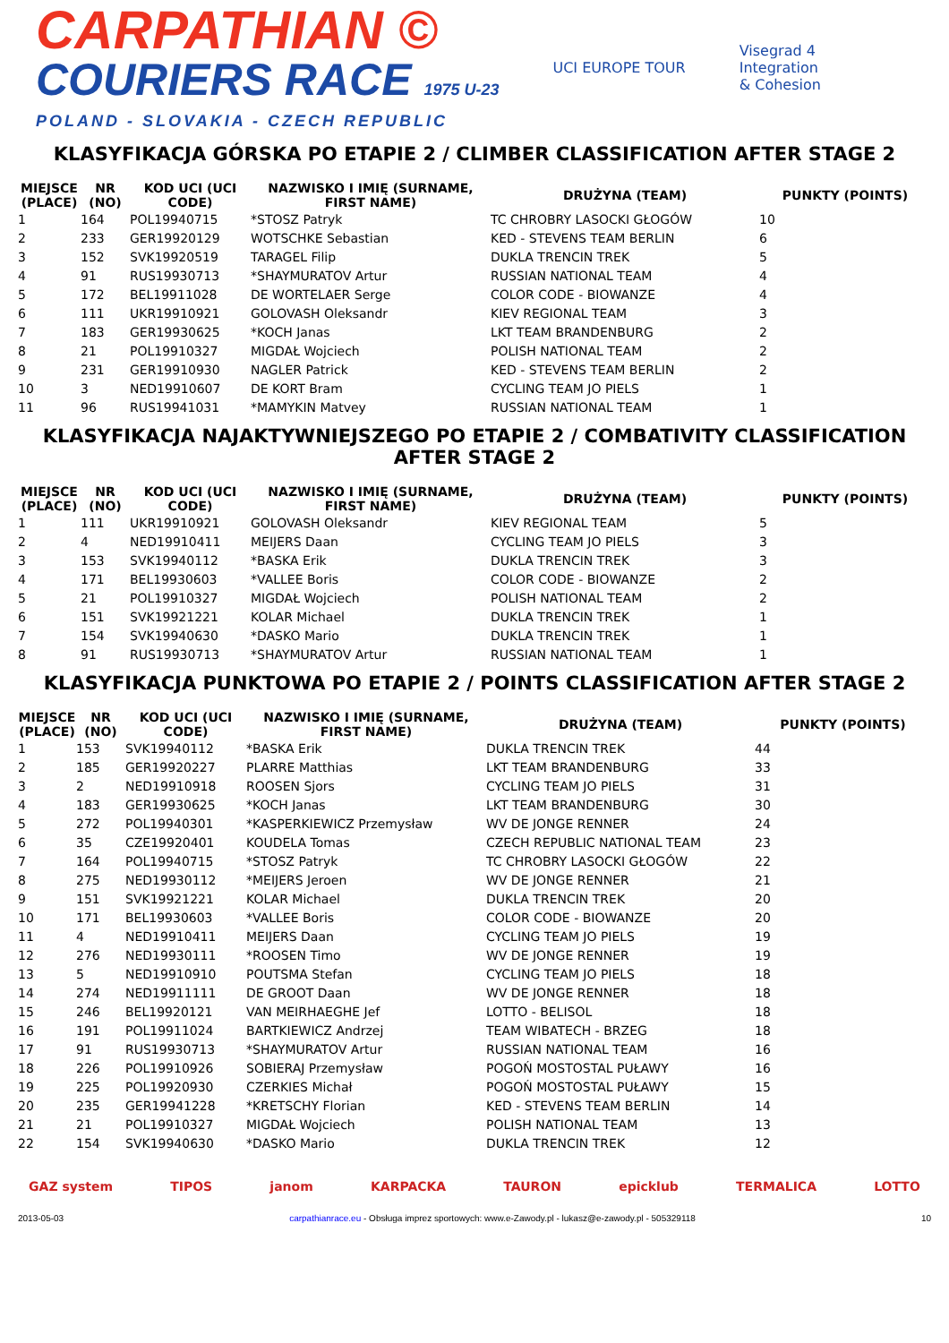CARPATHIAN ©
COURIERS RACE 1975 U-23
POLAND - SLOVAKIA - CZECH REPUBLIC
UCI EUROPE TOUR
Visegrad 4
Integration
& Cohesion
KLASYFIKACJA GÓRSKA PO ETAPIE 2 / CLIMBER CLASSIFICATION AFTER STAGE 2
| MIEJSCE (PLACE) | NR (NO) | KOD UCI (UCI CODE) | NAZWISKO I IMIĘ (SURNAME, FIRST NAME) | DRUŻYNA (TEAM) | PUNKTY (POINTS) |
| --- | --- | --- | --- | --- | --- |
| 1 | 164 | POL19940715 | *STOSZ Patryk | TC CHROBRY LASOCKI GŁOGÓW | 10 |
| 2 | 233 | GER19920129 | WOTSCHKE Sebastian | KED - STEVENS TEAM BERLIN | 6 |
| 3 | 152 | SVK19920519 | TARAGEL Filip | DUKLA TRENCIN TREK | 5 |
| 4 | 91 | RUS19930713 | *SHAYMURATOV Artur | RUSSIAN NATIONAL TEAM | 4 |
| 5 | 172 | BEL19911028 | DE WORTELAER Serge | COLOR CODE - BIOWANZE | 4 |
| 6 | 111 | UKR19910921 | GOLOVASH Oleksandr | KIEV REGIONAL TEAM | 3 |
| 7 | 183 | GER19930625 | *KOCH Janas | LKT TEAM BRANDENBURG | 2 |
| 8 | 21 | POL19910327 | MIGDAŁ Wojciech | POLISH NATIONAL TEAM | 2 |
| 9 | 231 | GER19910930 | NAGLER Patrick | KED - STEVENS TEAM BERLIN | 2 |
| 10 | 3 | NED19910607 | DE KORT Bram | CYCLING TEAM JO PIELS | 1 |
| 11 | 96 | RUS19941031 | *MAMYKIN Matvey | RUSSIAN NATIONAL TEAM | 1 |
KLASYFIKACJA NAJAKTYWNIEJSZEGO PO ETAPIE 2 / COMBATIVITY CLASSIFICATION AFTER STAGE 2
| MIEJSCE (PLACE) | NR (NO) | KOD UCI (UCI CODE) | NAZWISKO I IMIĘ (SURNAME, FIRST NAME) | DRUŻYNA (TEAM) | PUNKTY (POINTS) |
| --- | --- | --- | --- | --- | --- |
| 1 | 111 | UKR19910921 | GOLOVASH Oleksandr | KIEV REGIONAL TEAM | 5 |
| 2 | 4 | NED19910411 | MEIJERS Daan | CYCLING TEAM JO PIELS | 3 |
| 3 | 153 | SVK19940112 | *BASKA Erik | DUKLA TRENCIN TREK | 3 |
| 4 | 171 | BEL19930603 | *VALLEE Boris | COLOR CODE - BIOWANZE | 2 |
| 5 | 21 | POL19910327 | MIGDAŁ Wojciech | POLISH NATIONAL TEAM | 2 |
| 6 | 151 | SVK19921221 | KOLAR Michael | DUKLA TRENCIN TREK | 1 |
| 7 | 154 | SVK19940630 | *DASKO Mario | DUKLA TRENCIN TREK | 1 |
| 8 | 91 | RUS19930713 | *SHAYMURATOV Artur | RUSSIAN NATIONAL TEAM | 1 |
KLASYFIKACJA PUNKTOWA PO ETAPIE 2 / POINTS CLASSIFICATION AFTER STAGE 2
| MIEJSCE (PLACE) | NR (NO) | KOD UCI (UCI CODE) | NAZWISKO I IMIĘ (SURNAME, FIRST NAME) | DRUŻYNA (TEAM) | PUNKTY (POINTS) |
| --- | --- | --- | --- | --- | --- |
| 1 | 153 | SVK19940112 | *BASKA Erik | DUKLA TRENCIN TREK | 44 |
| 2 | 185 | GER19920227 | PLARRE Matthias | LKT TEAM BRANDENBURG | 33 |
| 3 | 2 | NED19910918 | ROOSEN Sjors | CYCLING TEAM JO PIELS | 31 |
| 4 | 183 | GER19930625 | *KOCH Janas | LKT TEAM BRANDENBURG | 30 |
| 5 | 272 | POL19940301 | *KASPERKIEWICZ Przemysław | WV DE JONGE RENNER | 24 |
| 6 | 35 | CZE19920401 | KOUDELA Tomas | CZECH REPUBLIC NATIONAL TEAM | 23 |
| 7 | 164 | POL19940715 | *STOSZ Patryk | TC CHROBRY LASOCKI GŁOGÓW | 22 |
| 8 | 275 | NED19930112 | *MEIJERS Jeroen | WV DE JONGE RENNER | 21 |
| 9 | 151 | SVK19921221 | KOLAR Michael | DUKLA TRENCIN TREK | 20 |
| 10 | 171 | BEL19930603 | *VALLEE Boris | COLOR CODE - BIOWANZE | 20 |
| 11 | 4 | NED19910411 | MEIJERS Daan | CYCLING TEAM JO PIELS | 19 |
| 12 | 276 | NED19930111 | *ROOSEN Timo | WV DE JONGE RENNER | 19 |
| 13 | 5 | NED19910910 | POUTSMA Stefan | CYCLING TEAM JO PIELS | 18 |
| 14 | 274 | NED19911111 | DE GROOT Daan | WV DE JONGE RENNER | 18 |
| 15 | 246 | BEL19920121 | VAN MEIRHAEGHE Jef | LOTTO - BELISOL | 18 |
| 16 | 191 | POL19911024 | BARTKIEWICZ Andrzej | TEAM WIBATECH - BRZEG | 18 |
| 17 | 91 | RUS19930713 | *SHAYMURATOV Artur | RUSSIAN NATIONAL TEAM | 16 |
| 18 | 226 | POL19910926 | SOBIERAJ Przemysław | POGOŃ MOSTOSTAL PUŁAWY | 16 |
| 19 | 225 | POL19920930 | CZERKIES Michał | POGOŃ MOSTOSTAL PUŁAWY | 15 |
| 20 | 235 | GER19941228 | *KRETSCHY Florian | KED - STEVENS TEAM BERLIN | 14 |
| 21 | 21 | POL19910327 | MIGDAŁ Wojciech | POLISH NATIONAL TEAM | 13 |
| 22 | 154 | SVK19940630 | *DASKO Mario | DUKLA TRENCIN TREK | 12 |
GAZ system TIPOS janom KARPACKA TAURON epicklub TERMALICA LOTTO
2013-05-03 carpathianrace.eu - Obsługa imprez sportowych: www.e-Zawody.pl - lukasz@e-zawody.pl - 505329118 10